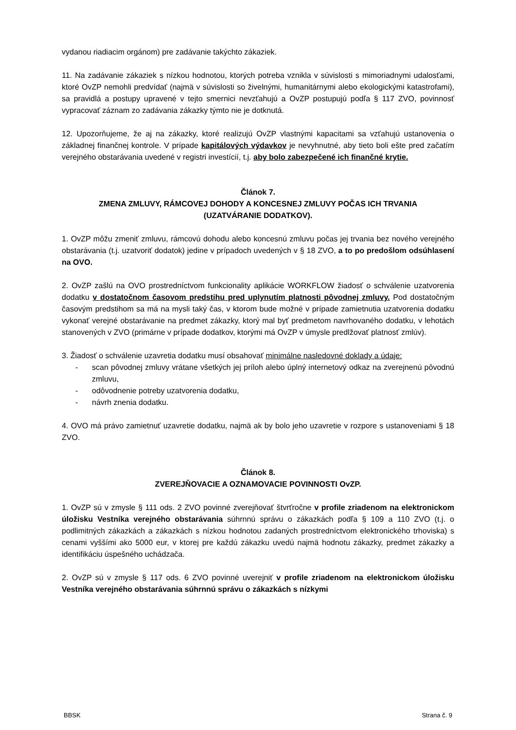vydanou riadiacim orgánom) pre zadávanie takýchto zákaziek.
11. Na zadávanie zákaziek s nízkou hodnotou, ktorých potreba vznikla v súvislosti s mimoriadnymi udalosťami, ktoré OvZP nemohli predvídať (najmä v súvislosti so živelnými, humanitárnymi alebo ekologickými katastrofami), sa pravidlá a postupy upravené v tejto smernici nevzťahujú a OvZP postupujú podľa § 117 ZVO, povinnosť vypracovať záznam zo zadávania zákazky týmto nie je dotknutá.
12. Upozorňujeme, že aj na zákazky, ktoré realizujú OvZP vlastnými kapacitami sa vzťahujú ustanovenia o základnej finančnej kontrole. V prípade kapitálových výdavkov je nevyhnutné, aby tieto boli ešte pred začatím verejného obstarávania uvedené v registri investícií, t.j. aby bolo zabezpečené ich finančné krytie.
Článok 7.
ZMENA ZMLUVY, RÁMCOVEJ DOHODY A KONCESNEJ ZMLUVY POČAS ICH TRVANIA
(UZATVÁRANIE DODATKOV).
1. OvZP môžu zmeniť zmluvu, rámcovú dohodu alebo koncesnú zmluvu počas jej trvania bez nového verejného obstarávania (t.j. uzatvoriť dodatok) jedine v prípadoch uvedených v § 18 ZVO, a to po predošlom odsúhlasení na OVO.
2. OvZP zašlú na OVO prostredníctvom funkcionality aplikácie WORKFLOW žiadosť o schválenie uzatvorenia dodatku v dostatočnom časovom predstihu pred uplynutím platnosti pôvodnej zmluvy. Pod dostatočným časovým predstihom sa má na mysli taký čas, v ktorom bude možné v prípade zamietnutia uzatvorenia dodatku vykonať verejné obstarávanie na predmet zákazky, ktorý mal byť predmetom navrhovaného dodatku, v lehotách stanovených v ZVO (primárne v prípade dodatkov, ktorými má OvZP v úmysle predlžovať platnosť zmlúv).
3. Žiadosť o schválenie uzavretia dodatku musí obsahovať minimálne nasledovné doklady a údaje:
- scan pôvodnej zmluvy vrátane všetkých jej príloh alebo úplný internetový odkaz na zverejnenú pôvodnú zmluvu,
- odôvodnenie potreby uzatvorenia dodatku,
- návrh znenia dodatku.
4. OVO má právo zamietnuť uzavretie dodatku, najmä ak by bolo jeho uzavretie v rozpore s ustanoveniami § 18 ZVO.
Článok 8.
ZVEREJŇOVACIE A OZNAMOVACIE POVINNOSTI OvZP.
1. OvZP sú v zmysle § 111 ods. 2 ZVO povinné zverejňovať štvrťročne v profile zriadenom na elektronickom úložisku Vestníka verejného obstarávania súhrnnú správu o zákazkách podľa § 109 a 110 ZVO (t.j. o podlimitných zákazkách a zákazkách s nízkou hodnotou zadaných prostredníctvom elektronického trhoviska) s cenami vyššími ako 5000 eur, v ktorej pre každú zákazku uvedú najmä hodnotu zákazky, predmet zákazky a identifikáciu úspešného uchádzača.
2. OvZP sú v zmysle § 117 ods. 6 ZVO povinné uverejniť v profile zriadenom na elektronickom úložisku Vestníka verejného obstarávania súhrnnú správu o zákazkách s nízkymi
BBSK Strana č. 9